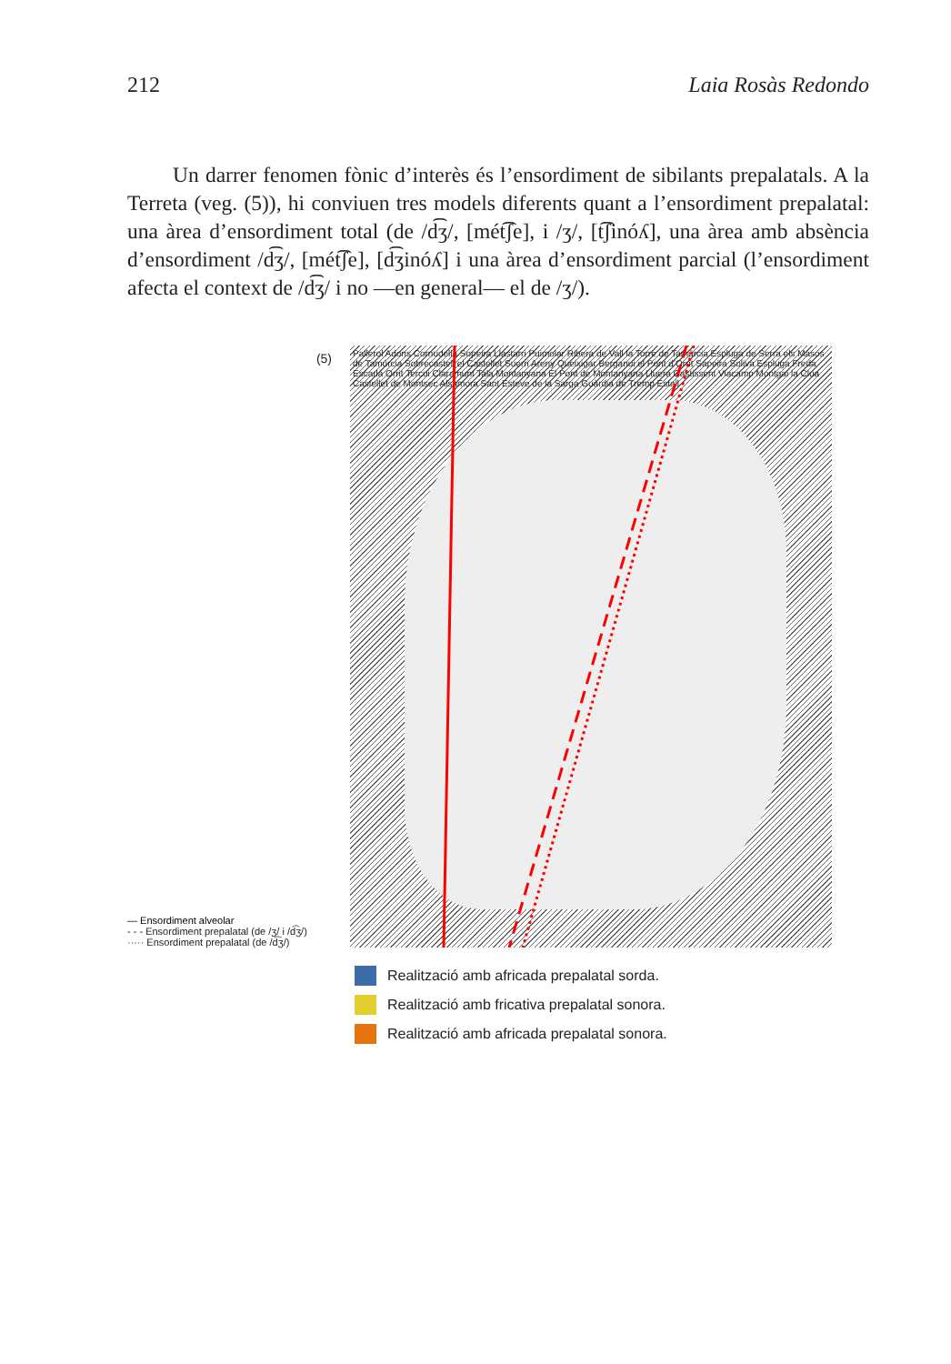212 Laia Rosàs Redondo
Un darrer fenomen fònic d’interès és l’ensordiment de sibilants prepalatals. A la Terreta (veg. (5)), hi conviuen tres models diferents quant a l’ensordiment prepalatal: una àrea d’ensordiment total (de /d͡ʒ/, [mét͡ʃe], i /ʒ/, [t͡ʃinóʎ], una àrea amb absència d’ensordiment /d͡ʒ/, [mét͡ʃe], [d͡ʒinóʎ] i una àrea d’ensordiment parcial (l’ensordiment afecta el context de /d͡ʒ/ i no —en general— el de /ʒ/).
(5)
— Ensordiment alveolar
- - - Ensordiment prepalatal (de /ʒ/ i /d͡ʒ/)
····· Ensordiment prepalatal (de /d͡ʒ/)
Pallerol Adons Cornudella Sopeira Llastarri Puimolar Ribera de Vall la Torre de Tamúrcia Espluga de Serra els Masos de Tamúrcia Sobrecastell el Castellet Suerri Areny Queixigar Berganui el Pont d’Orrit Sapeira Soliva Espluga Freda Escarlà Orrit Tercui Claramunt Tala Montanyana El Pont de Montanyana Lluera Castissent Viacamp Montgai la Clua Castellet de Montsec Alsamora Sant Esteve de la Sarga Guàrdia de Tremp Estall
Realització amb africada prepalatal sorda.
Realització amb fricativa prepalatal sonora.
Realització amb africada prepalatal sonora.